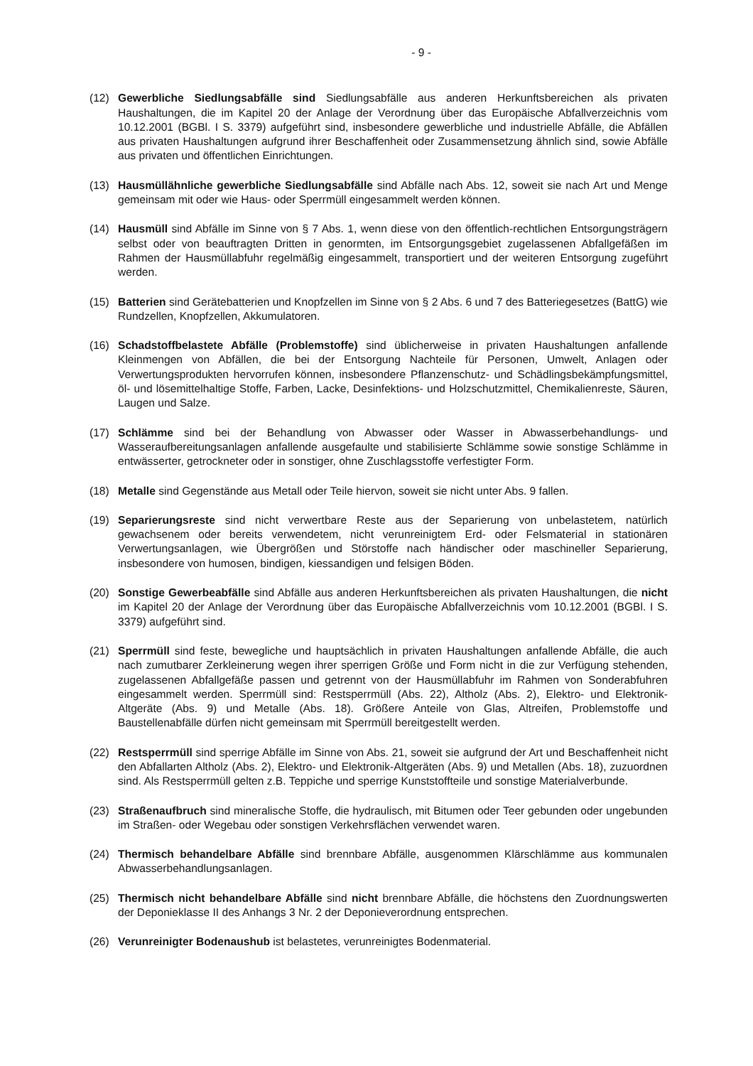- 9 -
(12) Gewerbliche Siedlungsabfälle sind Siedlungsabfälle aus anderen Herkunftsbereichen als privaten Haushaltungen, die im Kapitel 20 der Anlage der Verordnung über das Europäische Abfallverzeichnis vom 10.12.2001 (BGBl. I S. 3379) aufgeführt sind, insbesondere gewerbliche und industrielle Abfälle, die Abfällen aus privaten Haushaltungen aufgrund ihrer Beschaffenheit oder Zusammensetzung ähnlich sind, sowie Abfälle aus privaten und öffentlichen Einrichtungen.
(13) Hausmüllähnliche gewerbliche Siedlungsabfälle sind Abfälle nach Abs. 12, soweit sie nach Art und Menge gemeinsam mit oder wie Haus- oder Sperrmüll eingesammelt werden können.
(14) Hausmüll sind Abfälle im Sinne von § 7 Abs. 1, wenn diese von den öffentlich-rechtlichen Entsorgungsträgern selbst oder von beauftragten Dritten in genormten, im Entsorgungsgebiet zugelassenen Abfallgefäßen im Rahmen der Hausmüllabfuhr regelmäßig eingesammelt, transportiert und der weiteren Entsorgung zugeführt werden.
(15) Batterien sind Gerätebatterien und Knopfzellen im Sinne von § 2 Abs. 6 und 7 des Batteriegesetzes (BattG) wie Rundzellen, Knopfzellen, Akkumulatoren.
(16) Schadstoffbelastete Abfälle (Problemstoffe) sind üblicherweise in privaten Haushaltungen anfallende Kleinmengen von Abfällen, die bei der Entsorgung Nachteile für Personen, Umwelt, Anlagen oder Verwertungsprodukten hervorrufen können, insbesondere Pflanzenschutz- und Schädlingsbekämpfungsmittel, öl- und lösemittelhaltige Stoffe, Farben, Lacke, Desinfektions- und Holzschutzmittel, Chemikalienreste, Säuren, Laugen und Salze.
(17) Schlämme sind bei der Behandlung von Abwasser oder Wasser in Abwasserbehandlungs- und Wasseraufbereitungsanlagen anfallende ausgefaulte und stabilisierte Schlämme sowie sonstige Schlämme in entwässerter, getrockneter oder in sonstiger, ohne Zuschlagsstoffe verfestigter Form.
(18) Metalle sind Gegenstände aus Metall oder Teile hiervon, soweit sie nicht unter Abs. 9 fallen.
(19) Separierungsreste sind nicht verwertbare Reste aus der Separierung von unbelastetem, natürlich gewachsenem oder bereits verwendetem, nicht verunreinigtem Erd- oder Felsmaterial in stationären Verwertungsanlagen, wie Übergrößen und Störstoffe nach händischer oder maschineller Separierung, insbesondere von humosen, bindigen, kiessandigen und felsigen Böden.
(20) Sonstige Gewerbeabfälle sind Abfälle aus anderen Herkunftsbereichen als privaten Haushaltungen, die nicht im Kapitel 20 der Anlage der Verordnung über das Europäische Abfallverzeichnis vom 10.12.2001 (BGBl. I S. 3379) aufgeführt sind.
(21) Sperrmüll sind feste, bewegliche und hauptsächlich in privaten Haushaltungen anfallende Abfälle, die auch nach zumutbarer Zerkleinerung wegen ihrer sperrigen Größe und Form nicht in die zur Verfügung stehenden, zugelassenen Abfallgefäße passen und getrennt von der Hausmüllabfuhr im Rahmen von Sonderabfuhren eingesammelt werden. Sperrmüll sind: Restsperrmüll (Abs. 22), Altholz (Abs. 2), Elektro- und Elektronik-Altgeräte (Abs. 9) und Metalle (Abs. 18). Größere Anteile von Glas, Altreifen, Problemstoffe und Baustellenabfälle dürfen nicht gemeinsam mit Sperrmüll bereitgestellt werden.
(22) Restsperrmüll sind sperrige Abfälle im Sinne von Abs. 21, soweit sie aufgrund der Art und Beschaffenheit nicht den Abfallarten Altholz (Abs. 2), Elektro- und Elektronik-Altgeräten (Abs. 9) und Metallen (Abs. 18), zuzuordnen sind. Als Restsperrmüll gelten z.B. Teppiche und sperrige Kunststoffteile und sonstige Materialverbunde.
(23) Straßenaufbruch sind mineralische Stoffe, die hydraulisch, mit Bitumen oder Teer gebunden oder ungebunden im Straßen- oder Wegebau oder sonstigen Verkehrsflächen verwendet waren.
(24) Thermisch behandelbare Abfälle sind brennbare Abfälle, ausgenommen Klärschlämme aus kommunalen Abwasserbehandlungsanlagen.
(25) Thermisch nicht behandelbare Abfälle sind nicht brennbare Abfälle, die höchstens den Zuordnungswerten der Deponieklasse II des Anhangs 3 Nr. 2 der Deponieverordnung entsprechen.
(26) Verunreinigter Bodenaushub ist belastetes, verunreinigtes Bodenmaterial.